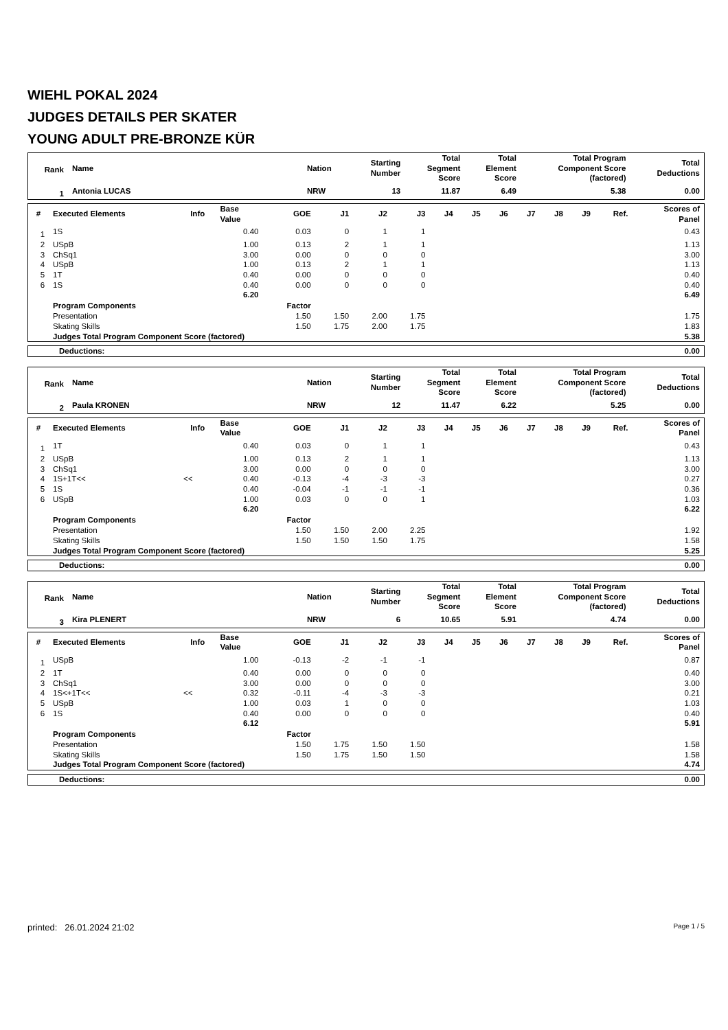WIEHL POKAL 2024
JUDGES DETAILS PER SKATER
YOUNG ADULT PRE-BRONZE KÜR
| Rank | Name | Nation | Starting Number | Total Segment Score | Total Element Score | Total Program Component Score (factored) | Total Deductions |
| --- | --- | --- | --- | --- | --- | --- | --- |
| 1 | Antonia LUCAS | NRW | 13 | 11.87 | 6.49 | 5.38 | 0.00 |
| # | Executed Elements | Info | Base Value | GOE | J1 | J2 | J3 | J4 | J5 | J6 | J7 | J8 | J9 | Ref. | Scores of Panel |
| --- | --- | --- | --- | --- | --- | --- | --- | --- | --- | --- | --- | --- | --- | --- | --- |
| 1 | 1S | | 0.40 | 0.03 | 0 | 1 | 1 | | | | | | | | 0.43 |
| 2 | USpB | | 1.00 | 0.13 | 2 | 1 | 1 | | | | | | | | 1.13 |
| 3 | ChSq1 | | 3.00 | 0.00 | 0 | 0 | 0 | | | | | | | | 3.00 |
| 4 | USpB | | 1.00 | 0.13 | 2 | 1 | 1 | | | | | | | | 1.13 |
| 5 | 1T | | 0.40 | 0.00 | 0 | 0 | 0 | | | | | | | | 0.40 |
| 6 | 1S | | 0.40 | 0.00 | 0 | 0 | 0 | | | | | | | | 0.40 |
| | | | 6.20 | | | | | | | | | | | | 6.49 |
| | Program Components | | | Factor | | | | | | | | | | | |
| | Presentation | | | 1.50 | 1.50 | 2.00 | 1.75 | | | | | | | | 1.75 |
| | Skating Skills | | | 1.50 | 1.75 | 2.00 | 1.75 | | | | | | | | 1.83 |
| | Judges Total Program Component Score (factored) | | | | | | | | | | | | | | 5.38 |
| Deductions: | 0.00 |
| Rank | Name | Nation | Starting Number | Total Segment Score | Total Element Score | Total Program Component Score (factored) | Total Deductions |
| --- | --- | --- | --- | --- | --- | --- | --- |
| 2 | Paula KRONEN | NRW | 12 | 11.47 | 6.22 | 5.25 | 0.00 |
| # | Executed Elements | Info | Base Value | GOE | J1 | J2 | J3 | J4 | J5 | J6 | J7 | J8 | J9 | Ref. | Scores of Panel |
| --- | --- | --- | --- | --- | --- | --- | --- | --- | --- | --- | --- | --- | --- | --- | --- |
| 1 | 1T | | 0.40 | 0.03 | 0 | 1 | 1 | | | | | | | | 0.43 |
| 2 | USpB | | 1.00 | 0.13 | 2 | 1 | 1 | | | | | | | | 1.13 |
| 3 | ChSq1 | | 3.00 | 0.00 | 0 | 0 | 0 | | | | | | | | 3.00 |
| 4 | 1S+1T<< | << | 0.40 | -0.13 | -4 | -3 | -3 | | | | | | | | 0.27 |
| 5 | 1S | | 0.40 | -0.04 | -1 | -1 | -1 | | | | | | | | 0.36 |
| 6 | USpB | | 1.00 | 0.03 | 0 | 0 | 1 | | | | | | | | 1.03 |
| | | | 6.20 | | | | | | | | | | | | 6.22 |
| | Program Components | | | Factor | | | | | | | | | | | |
| | Presentation | | | 1.50 | 1.50 | 2.00 | 2.25 | | | | | | | | 1.92 |
| | Skating Skills | | | 1.50 | 1.50 | 1.50 | 1.75 | | | | | | | | 1.58 |
| | Judges Total Program Component Score (factored) | | | | | | | | | | | | | | 5.25 |
| Deductions: | 0.00 |
| Rank | Name | Nation | Starting Number | Total Segment Score | Total Element Score | Total Program Component Score (factored) | Total Deductions |
| --- | --- | --- | --- | --- | --- | --- | --- |
| 3 | Kira PLENERT | NRW | 6 | 10.65 | 5.91 | 4.74 | 0.00 |
| # | Executed Elements | Info | Base Value | GOE | J1 | J2 | J3 | J4 | J5 | J6 | J7 | J8 | J9 | Ref. | Scores of Panel |
| --- | --- | --- | --- | --- | --- | --- | --- | --- | --- | --- | --- | --- | --- | --- | --- |
| 1 | USpB | | 1.00 | -0.13 | -2 | -1 | -1 | | | | | | | | 0.87 |
| 2 | 1T | | 0.40 | 0.00 | 0 | 0 | 0 | | | | | | | | 0.40 |
| 3 | ChSq1 | | 3.00 | 0.00 | 0 | 0 | 0 | | | | | | | | 3.00 |
| 4 | 1S<+1T<< | << | 0.32 | -0.11 | -4 | -3 | -3 | | | | | | | | 0.21 |
| 5 | USpB | | 1.00 | 0.03 | 1 | 0 | 0 | | | | | | | | 1.03 |
| 6 | 1S | | 0.40 | 0.00 | 0 | 0 | 0 | | | | | | | | 0.40 |
| | | | 6.12 | | | | | | | | | | | | 5.91 |
| | Program Components | | | Factor | | | | | | | | | | | |
| | Presentation | | | 1.50 | 1.75 | 1.50 | 1.50 | | | | | | | | 1.58 |
| | Skating Skills | | | 1.50 | 1.75 | 1.50 | 1.50 | | | | | | | | 1.58 |
| | Judges Total Program Component Score (factored) | | | | | | | | | | | | | | 4.74 |
| Deductions: | 0.00 |
printed: 26.01.2024 21:02 Page 1 / 5